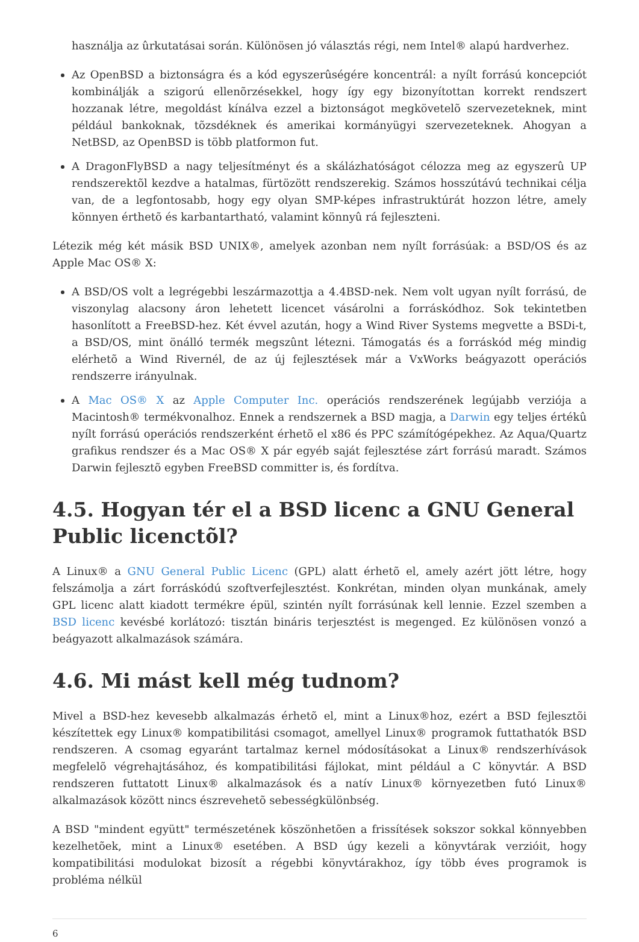használja az ûrkutatásai során. Különösen jó választás régi, nem Intel® alapú hardverhez.
Az OpenBSD a biztonságra és a kód egyszerûségére koncentrál: a nyílt forrású koncepciót kombinálják a szigorú ellenõrzésekkel, hogy így egy bizonyítottan korrekt rendszert hozzanak létre, megoldást kínálva ezzel a biztonságot megkövetelõ szervezeteknek, mint például bankoknak, tõzsdéknek és amerikai kormányügyi szervezeteknek. Ahogyan a NetBSD, az OpenBSD is több platformon fut.
A DragonFlyBSD a nagy teljesítményt és a skálázhatóságot célozza meg az egyszerû UP rendszerektõl kezdve a hatalmas, fürtözött rendszerekig. Számos hosszútávú technikai célja van, de a legfontosabb, hogy egy olyan SMP-képes infrastruktúrát hozzon létre, amely könnyen érthetõ és karbantartható, valamint könnyû rá fejleszteni.
Létezik még két másik BSD UNIX®, amelyek azonban nem nyílt forrásúak: a BSD/OS és az Apple Mac OS® X:
A BSD/OS volt a legrégebbi leszármazottja a 4.4BSD-nek. Nem volt ugyan nyílt forrású, de viszonylag alacsony áron lehetett licencet vásárolni a forráskódhoz. Sok tekintetben hasonlított a FreeBSD-hez. Két évvel azután, hogy a Wind River Systems megvette a BSDi-t, a BSD/OS, mint önálló termék megszûnt létezni. Támogatás és a forráskód még mindig elérhetõ a Wind Rivernél, de az új fejlesztések már a VxWorks beágyazott operációs rendszerre irányulnak.
A Mac OS® X az Apple Computer Inc. operációs rendszerének legújabb verziója a Macintosh® termékvonalhoz. Ennek a rendszernek a BSD magja, a Darwin egy teljes értékû nyílt forrású operációs rendszerként érhetõ el x86 és PPC számítógépekhez. Az Aqua/Quartz grafikus rendszer és a Mac OS® X pár egyéb saját fejlesztése zárt forrású maradt. Számos Darwin fejlesztõ egyben FreeBSD committer is, és fordítva.
4.5. Hogyan tér el a BSD licenc a GNU General Public licenctõl?
A Linux® a GNU General Public Licenc (GPL) alatt érhetõ el, amely azért jött létre, hogy felszámolja a zárt forráskódú szoftverfejlesztést. Konkrétan, minden olyan munkának, amely GPL licenc alatt kiadott termékre épül, szintén nyílt forrásúnak kell lennie. Ezzel szemben a BSD licenc kevésbé korlátozó: tisztán bináris terjesztést is megenged. Ez különösen vonzó a beágyazott alkalmazások számára.
4.6. Mi mást kell még tudnom?
Mivel a BSD-hez kevesebb alkalmazás érhetõ el, mint a Linux®hoz, ezért a BSD fejlesztõi készítettek egy Linux® kompatibilitási csomagot, amellyel Linux® programok futtathatók BSD rendszeren. A csomag egyaránt tartalmaz kernel módosításokat a Linux® rendszerhívások megfelelõ végrehajtásához, és kompatibilitási fájlokat, mint például a C könyvtár. A BSD rendszeren futtatott Linux® alkalmazások és a natív Linux® környezetben futó Linux® alkalmazások között nincs észrevehetõ sebességkülönbség.
A BSD "mindent együtt" természetének köszönhetõen a frissítések sokszor sokkal könnyebben kezelhetõek, mint a Linux® esetében. A BSD úgy kezeli a könyvtárak verzióit, hogy kompatibilitási modulokat bizosít a régebbi könyvtárakhoz, így több éves programok is probléma nélkül
6